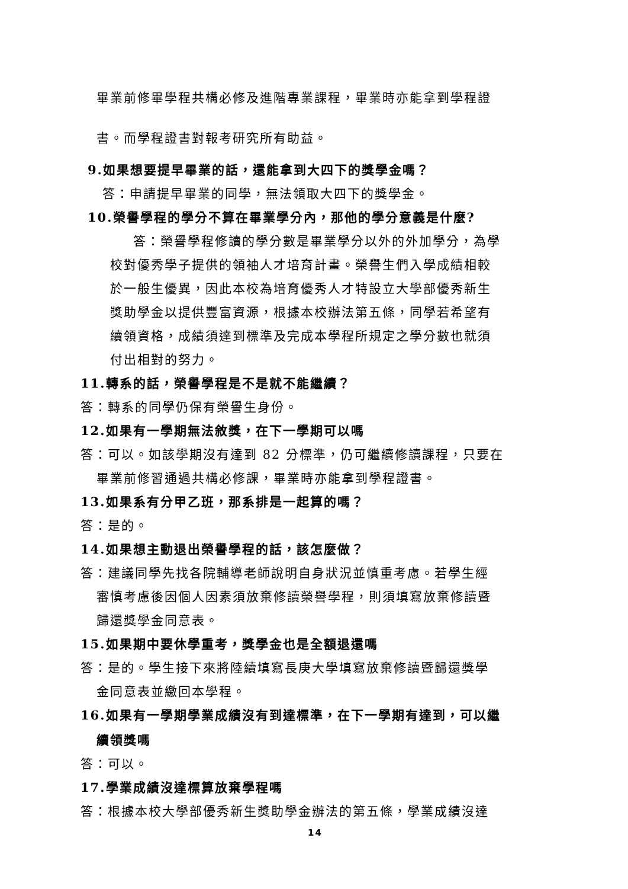畢業前修畢學程共構必修及進階專業課程，畢業時亦能拿到學程證
書。而學程證書對報考研究所有助益。
9.如果想要提早畢業的話，還能拿到大四下的獎學金嗎？
答：申請提早畢業的同學，無法領取大四下的獎學金。
10.榮譽學程的學分不算在畢業學分內，那他的學分意義是什麼?
答：榮譽學程修讀的學分數是畢業學分以外的外加學分，為學
校對優秀學子提供的領袖人才培育計畫。榮譽生們入學成績相較
於一般生優異，因此本校為培育優秀人才特設立大學部優秀新生
獎助學金以提供豐富資源，根據本校辦法第五條，同學若希望有
續領資格，成績須達到標準及完成本學程所規定之學分數也就須
付出相對的努力。
11.轉系的話，榮譽學程是不是就不能繼續？
答：轉系的同學仍保有榮譽生身份。
12.如果有一學期無法敘獎，在下一學期可以嗎
答：可以。如該學期沒有達到 82 分標準，仍可繼續修讀課程，只要在
畢業前修習通過共構必修課，畢業時亦能拿到學程證書。
13.如果系有分甲乙班，那系排是一起算的嗎？
答：是的。
14.如果想主動退出榮譽學程的話，該怎麼做？
答：建議同學先找各院輔導老師說明自身狀況並慎重考慮。若學生經
審慎考慮後因個人因素須放棄修讀榮譽學程，則須填寫放棄修讀暨
歸還獎學金同意表。
15.如果期中要休學重考，獎學金也是全額退還嗎
答：是的。學生接下來將陸續填寫長庚大學填寫放棄修讀暨歸還獎學
金同意表並繳回本學程。
16.如果有一學期學業成績沒有到達標準，在下一學期有達到，可以繼
續領獎嗎
答：可以。
17.學業成績沒達標算放棄學程嗎
答：根據本校大學部優秀新生獎助學金辦法的第五條，學業成績沒達
14